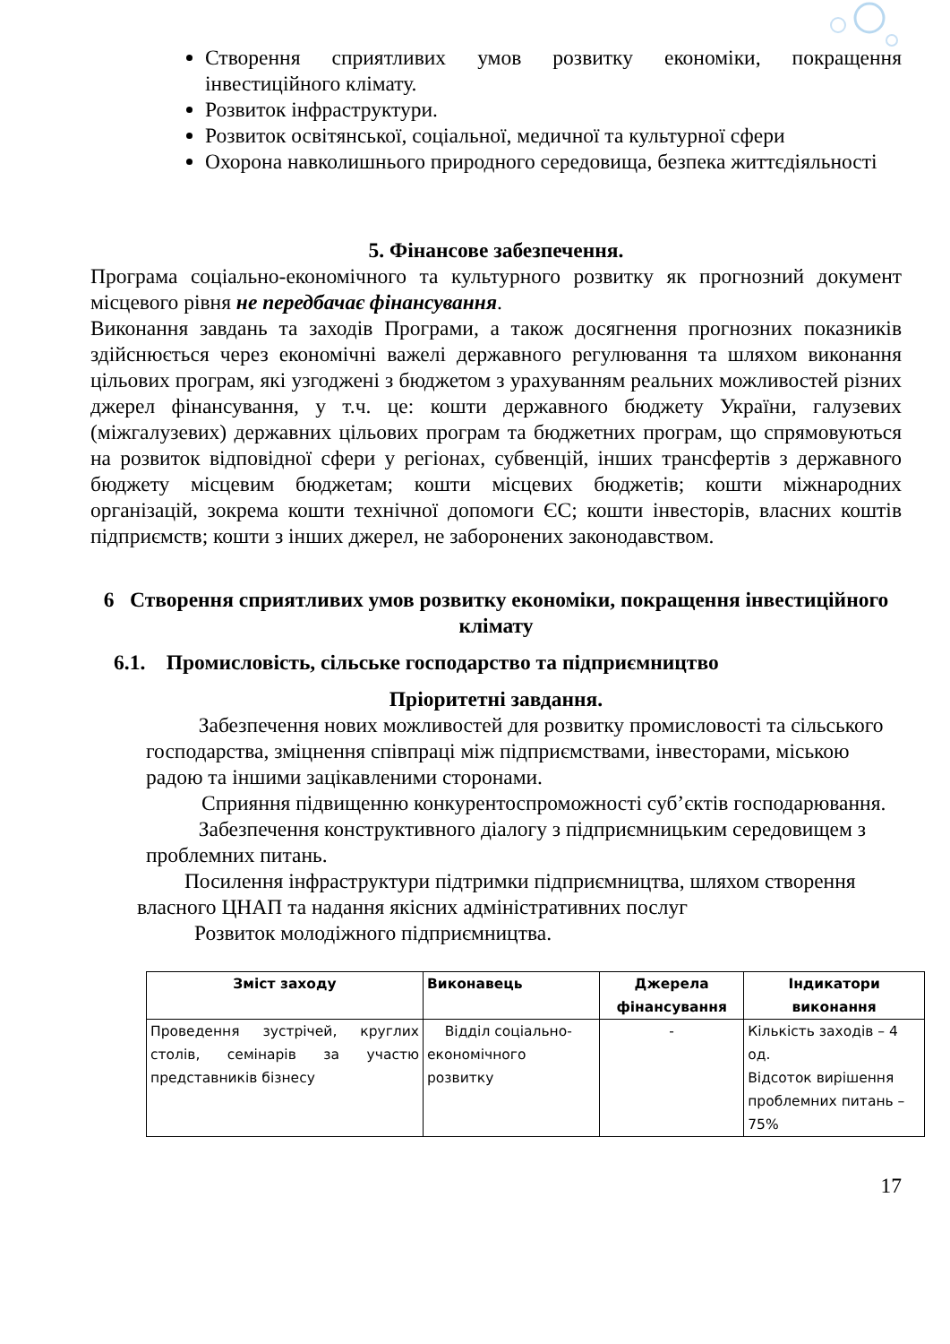Створення сприятливих умов розвитку економіки, покращення інвестиційного клімату.
Розвиток інфраструктури.
Розвиток освітянської, соціальної, медичної та культурної сфери
Охорона навколишнього природного середовища, безпека життєдіяльності
5. Фінансове забезпечення.
Програма соціально-економічного та культурного розвитку як прогнозний документ місцевого рівня не передбачає фінансування.
Виконання завдань та заходів Програми, а також досягнення прогнозних показників здійснюється через економічні важелі державного регулювання та шляхом виконання цільових програм, які узгоджені з бюджетом з урахуванням реальних можливостей різних джерел фінансування, у т.ч. це: кошти державного бюджету України, галузевих (міжгалузевих) державних цільових програм та бюджетних програм, що спрямовуються на розвиток відповідної сфери у регіонах, субвенцій, інших трансфертів з державного бюджету місцевим бюджетам; кошти місцевих бюджетів; кошти міжнародних організацій, зокрема кошти технічної допомоги ЄС; кошти інвесторів, власних коштів підприємств; кошти з інших джерел, не заборонених законодавством.
6 Створення сприятливих умов розвитку економіки, покращення інвестиційного клімату
6.1. Промисловість, сільське господарство та підприємництво
Пріоритетні завдання.
Забезпечення нових можливостей для розвитку промисловості та сільського господарства, зміцнення співпраці між підприємствами, інвесторами, міською радою та іншими зацікавленими сторонами.
Сприяння підвищенню конкурентоспроможності суб’єктів господарювання.
Забезпечення конструктивного діалогу з підприємницьким середовищем з проблемних питань.
Посилення інфраструктури підтримки підприємництва, шляхом створення власного ЦНАП та надання якісних адміністративних послуг
Розвиток молодіжного підприємництва.
| Зміст заходу | Виконавець | Джерела фінансування | Індикатори виконання |
| --- | --- | --- | --- |
| Проведення зустрічей, круглих столів, семінарів за участю представників бізнесу | Відділ соціально-економічного розвитку | - | Кількість заходів – 4 од. Відсоток вирішення проблемних питань – 75% |
17